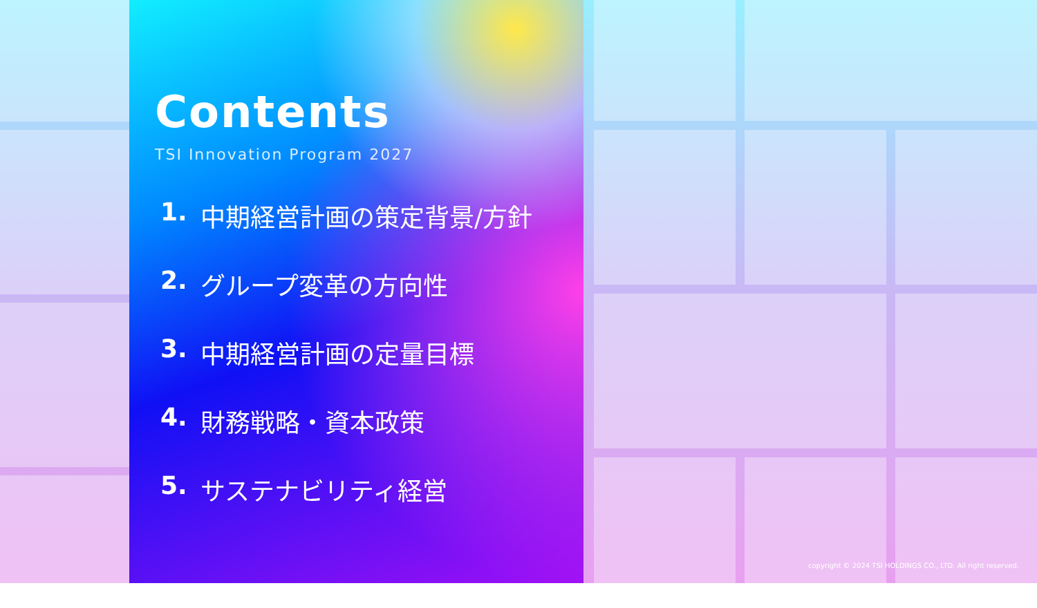Contents
TSI Innovation Program 2027
1. 中期経営計画の策定背景/方針
2. グループ変革の方向性
3. 中期経営計画の定量目標
4. 財務戦略・資本政策
5. サステナビリティ経営
copyright © 2024 TSI HOLDINGS CO., LTD. All right reserved.